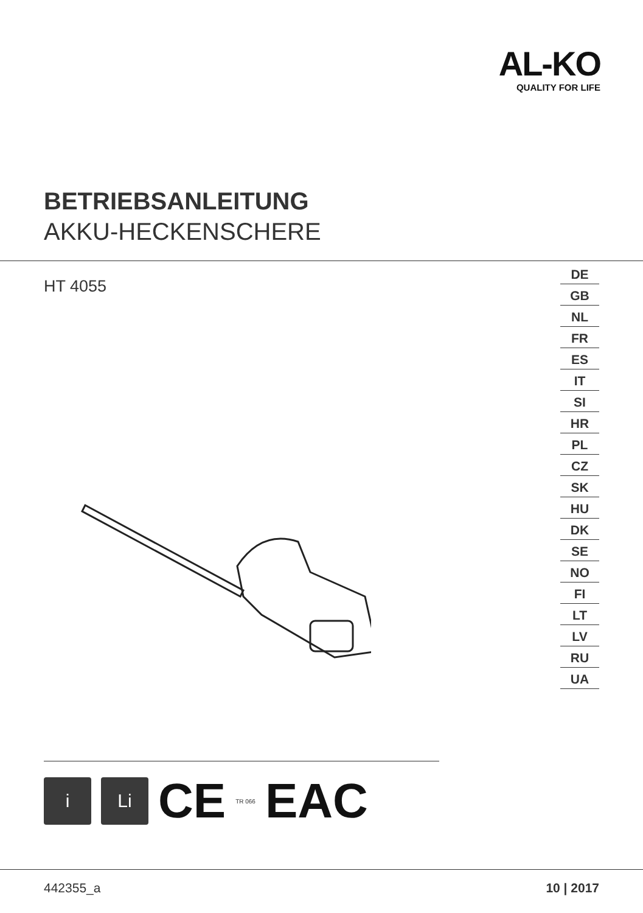AL-KO
QUALITY FOR LIFE
BETRIEBSANLEITUNG
AKKU-HECKENSCHERE
HT 4055
DE
GB
NL
FR
ES
IT
SI
HR
PL
CZ
SK
HU
DK
SE
NO
FI
LT
LV
RU
UA
i Li
CE
TR 066
EAC
442355_a 10 | 2017